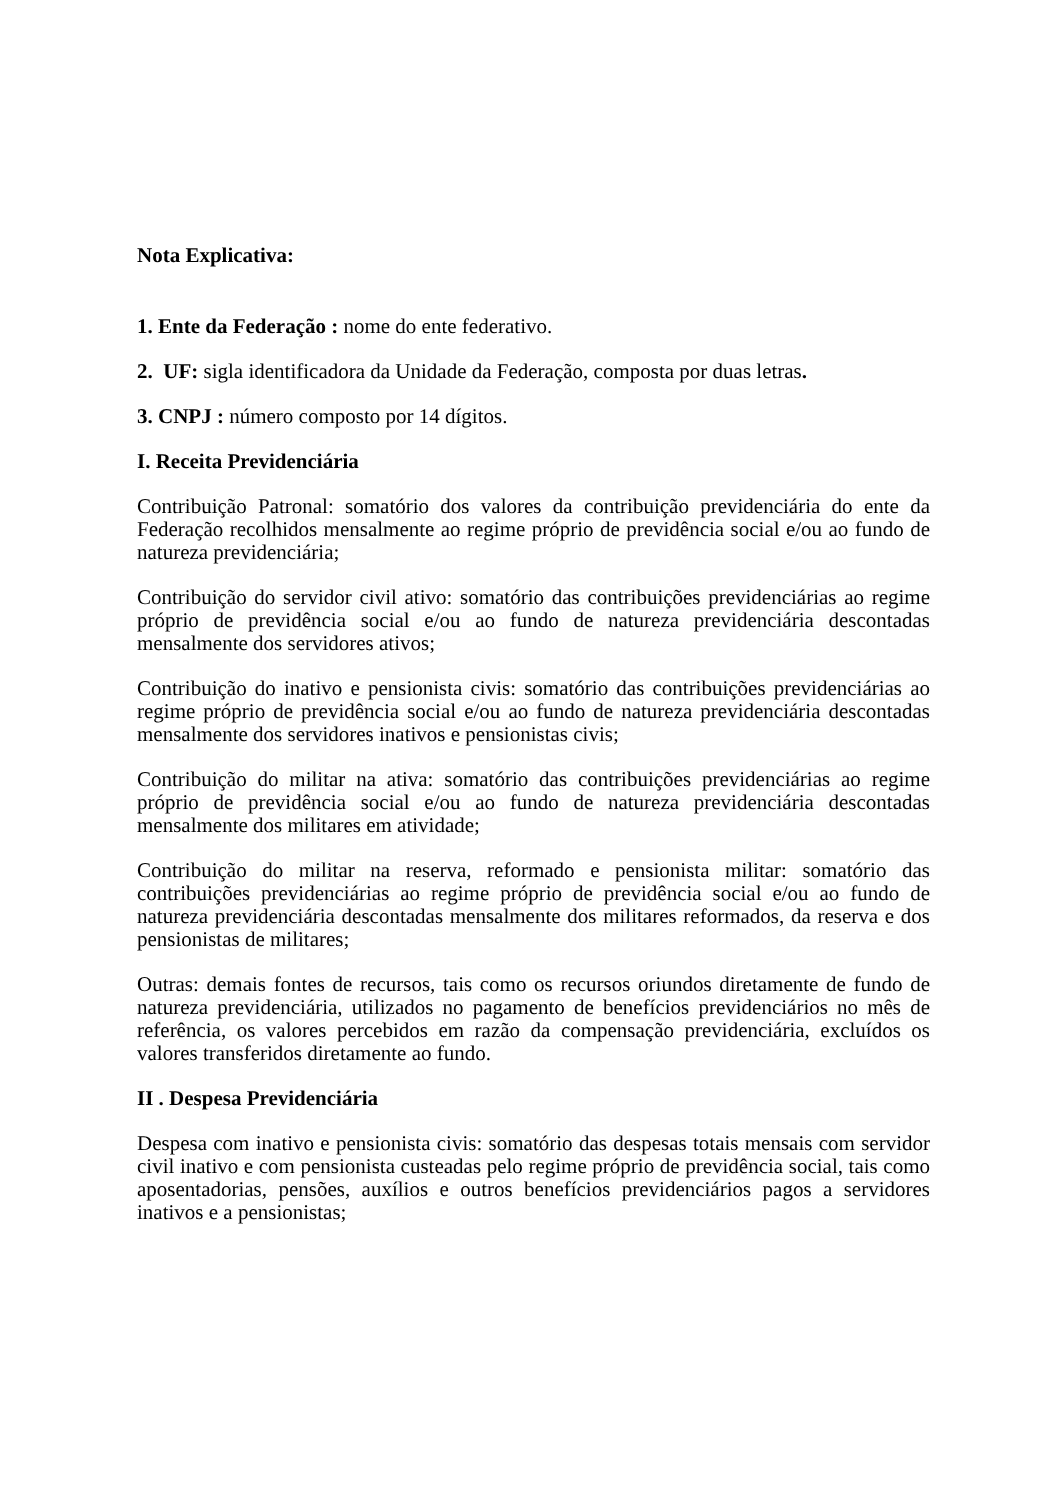Nota Explicativa:
1. Ente da Federação : nome do ente federativo.
2. UF: sigla identificadora da Unidade da Federação, composta por duas letras.
3. CNPJ : número composto por 14 dígitos.
I. Receita Previdenciária
Contribuição Patronal: somatório dos valores da contribuição previdenciária do ente da Federação recolhidos mensalmente ao regime próprio de previdência social e/ou ao fundo de natureza previdenciária;
Contribuição do servidor civil ativo: somatório das contribuições previdenciárias ao regime próprio de previdência social e/ou ao fundo de natureza previdenciária descontadas mensalmente dos servidores ativos;
Contribuição do inativo e pensionista civis: somatório das contribuições previdenciárias ao regime próprio de previdência social e/ou ao fundo de natureza previdenciária descontadas mensalmente dos servidores inativos e pensionistas civis;
Contribuição do militar na ativa: somatório das contribuições previdenciárias ao regime próprio de previdência social e/ou ao fundo de natureza previdenciária descontadas mensalmente dos militares em atividade;
Contribuição do militar na reserva, reformado e pensionista militar: somatório das contribuições previdenciárias ao regime próprio de previdência social e/ou ao fundo de natureza previdenciária descontadas mensalmente dos militares reformados, da reserva e dos pensionistas de militares;
Outras: demais fontes de recursos, tais como os recursos oriundos diretamente de fundo de natureza previdenciária, utilizados no pagamento de benefícios previdenciários no mês de referência, os valores percebidos em razão da compensação previdenciária, excluídos os valores transferidos diretamente ao fundo.
II . Despesa Previdenciária
Despesa com inativo e pensionista civis: somatório das despesas totais mensais com servidor civil inativo e com pensionista custeadas pelo regime próprio de previdência social, tais como aposentadorias, pensões, auxílios e outros benefícios previdenciários pagos a servidores inativos e a pensionistas;